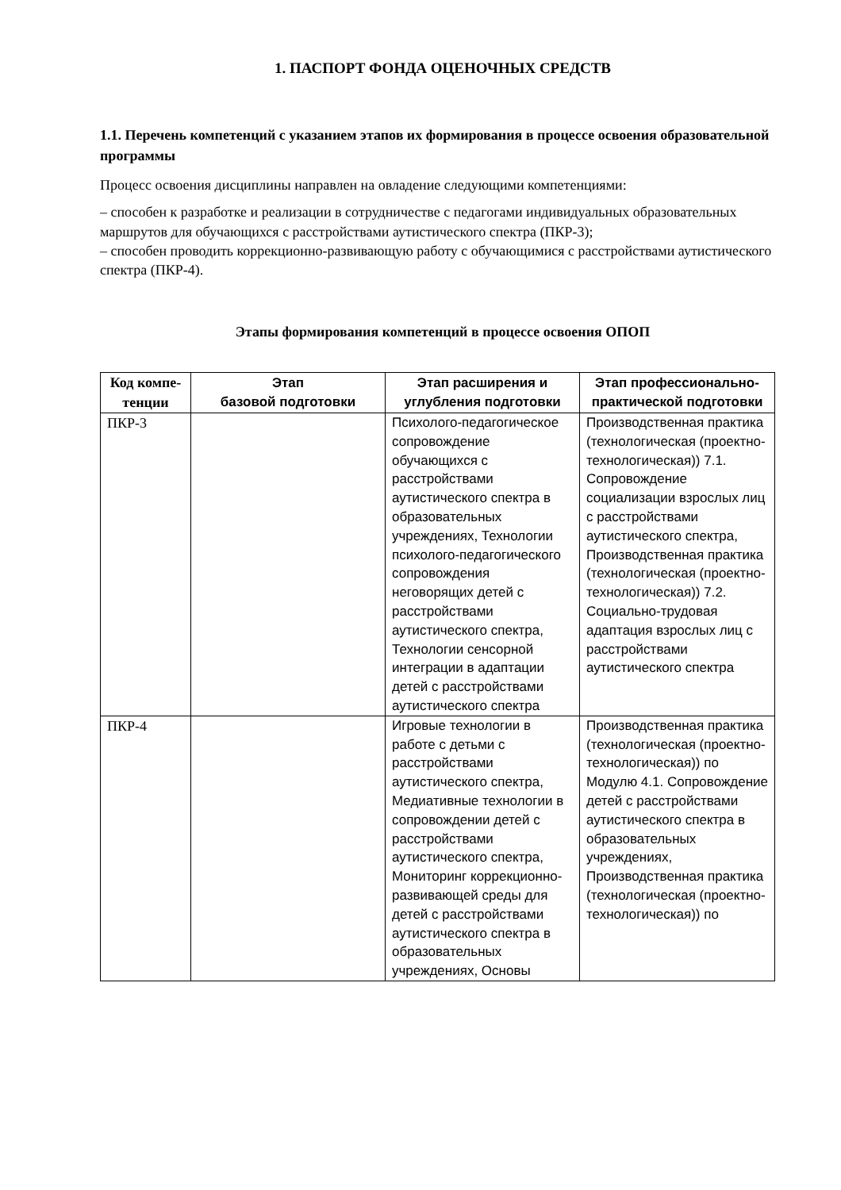1. ПАСПОРТ ФОНДА ОЦЕНОЧНЫХ СРЕДСТВ
1.1. Перечень компетенций с указанием этапов их формирования в процессе освоения образовательной программы
Процесс освоения дисциплины направлен на овладение следующими компетенциями:
– способен к разработке и реализации в сотрудничестве с педагогами индивидуальных образовательных маршрутов для обучающихся с расстройствами аутистического спектра (ПКР-3);
– способен проводить коррекционно-развивающую работу с обучающимися с расстройствами аутистического спектра (ПКР-4).
Этапы формирования компетенций в процессе освоения ОПОП
| Код компе-тенции | Этап базовой подготовки | Этап расширения и углубления подготовки | Этап профессионально-практической подготовки |
| --- | --- | --- | --- |
| ПКР-3 | | Психолого-педагогическое сопровождение обучающихся с расстройствами аутистического спектра в образовательных учреждениях, Технологии психолого-педагогического сопровождения неговорящих детей с расстройствами аутистического спектра, Технологии сенсорной интеграции в адаптации детей с расстройствами аутистического спектра | Производственная практика (технологическая (проектно-технологическая)) 7.1. Сопровождение социализации взрослых лиц с расстройствами аутистического спектра, Производственная практика (технологическая (проектно-технологическая)) 7.2. Социально-трудовая адаптация взрослых лиц с расстройствами аутистического спектра |
| ПКР-4 | | Игровые технологии в работе с детьми с расстройствами аутистического спектра, Медиативные технологии в сопровождении детей с расстройствами аутистического спектра, Мониторинг коррекционно-развивающей среды для детей с расстройствами аутистического спектра в образовательных учреждениях, Основы | Производственная практика (технологическая (проектно-технологическая)) по Модулю 4.1. Сопровождение детей с расстройствами аутистического спектра в образовательных учреждениях, Производственная практика (технологическая (проектно-технологическая)) по |